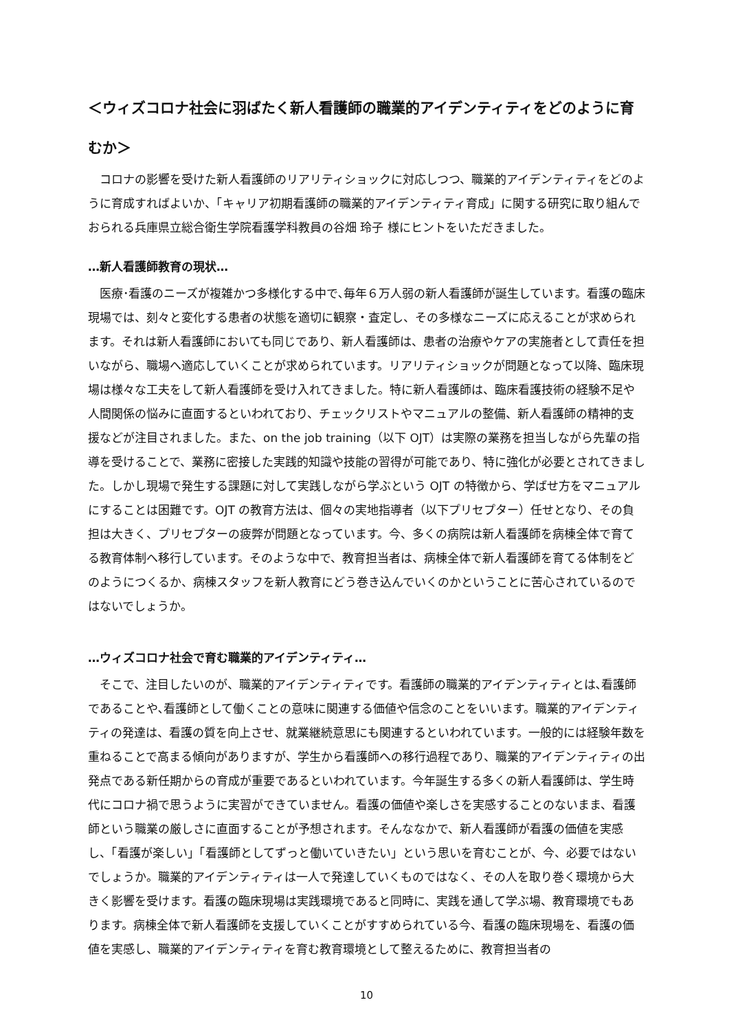＜ウィズコロナ社会に羽ばたく新人看護師の職業的アイデンティティをどのように育むか＞
コロナの影響を受けた新人看護師のリアリティショックに対応しつつ、職業的アイデンティティをどのように育成すればよいか、「キャリア初期看護師の職業的アイデンティティ育成」に関する研究に取り組んでおられる兵庫県立総合衛生学院看護学科教員の谷畑 玲子 様にヒントをいただきました。
…新人看護師教育の現状…
医療･看護のニーズが複雑かつ多様化する中で､毎年６万人弱の新人看護師が誕生しています。看護の臨床現場では、刻々と変化する患者の状態を適切に観察・査定し、その多様なニーズに応えることが求められます。それは新人看護師においても同じであり、新人看護師は、患者の治療やケアの実施者として責任を担いながら、職場へ適応していくことが求められています。リアリティショックが問題となって以降、臨床現場は様々な工夫をして新人看護師を受け入れてきました。特に新人看護師は、臨床看護技術の経験不足や人間関係の悩みに直面するといわれており、チェックリストやマニュアルの整備、新人看護師の精神的支援などが注目されました。また、on the job training（以下 OJT）は実際の業務を担当しながら先輩の指導を受けることで、業務に密接した実践的知識や技能の習得が可能であり、特に強化が必要とされてきました。しかし現場で発生する課題に対して実践しながら学ぶという OJT の特徴から、学ばせ方をマニュアルにすることは困難です。OJT の教育方法は、個々の実地指導者（以下プリセプター）任せとなり、その負担は大きく、プリセプターの疲弊が問題となっています。今、多くの病院は新人看護師を病棟全体で育てる教育体制へ移行しています。そのような中で、教育担当者は、病棟全体で新人看護師を育てる体制をどのようにつくるか、病棟スタッフを新人教育にどう巻き込んでいくのかということに苦心されているのではないでしょうか。
…ウィズコロナ社会で育む職業的アイデンティティ…
そこで、注目したいのが、職業的アイデンティティです。看護師の職業的アイデンティティとは､看護師であることや､看護師として働くことの意味に関連する価値や信念のことをいいます。職業的アイデンティティの発達は、看護の質を向上させ、就業継続意思にも関連するといわれています。一般的には経験年数を重ねることで高まる傾向がありますが、学生から看護師への移行過程であり、職業的アイデンティティの出発点である新任期からの育成が重要であるといわれています。今年誕生する多くの新人看護師は、学生時代にコロナ禍で思うように実習ができていません。看護の価値や楽しさを実感することのないまま、看護師という職業の厳しさに直面することが予想されます。そんななかで、新人看護師が看護の価値を実感し、「看護が楽しい」「看護師としてずっと働いていきたい」という思いを育むことが、今、必要ではないでしょうか。職業的アイデンティティは一人で発達していくものではなく、その人を取り巻く環境から大きく影響を受けます。看護の臨床現場は実践環境であると同時に、実践を通して学ぶ場、教育環境でもあります。病棟全体で新人看護師を支援していくことがすすめられている今、看護の臨床現場を、看護の価値を実感し、職業的アイデンティティを育む教育環境として整えるために、教育担当者の
10